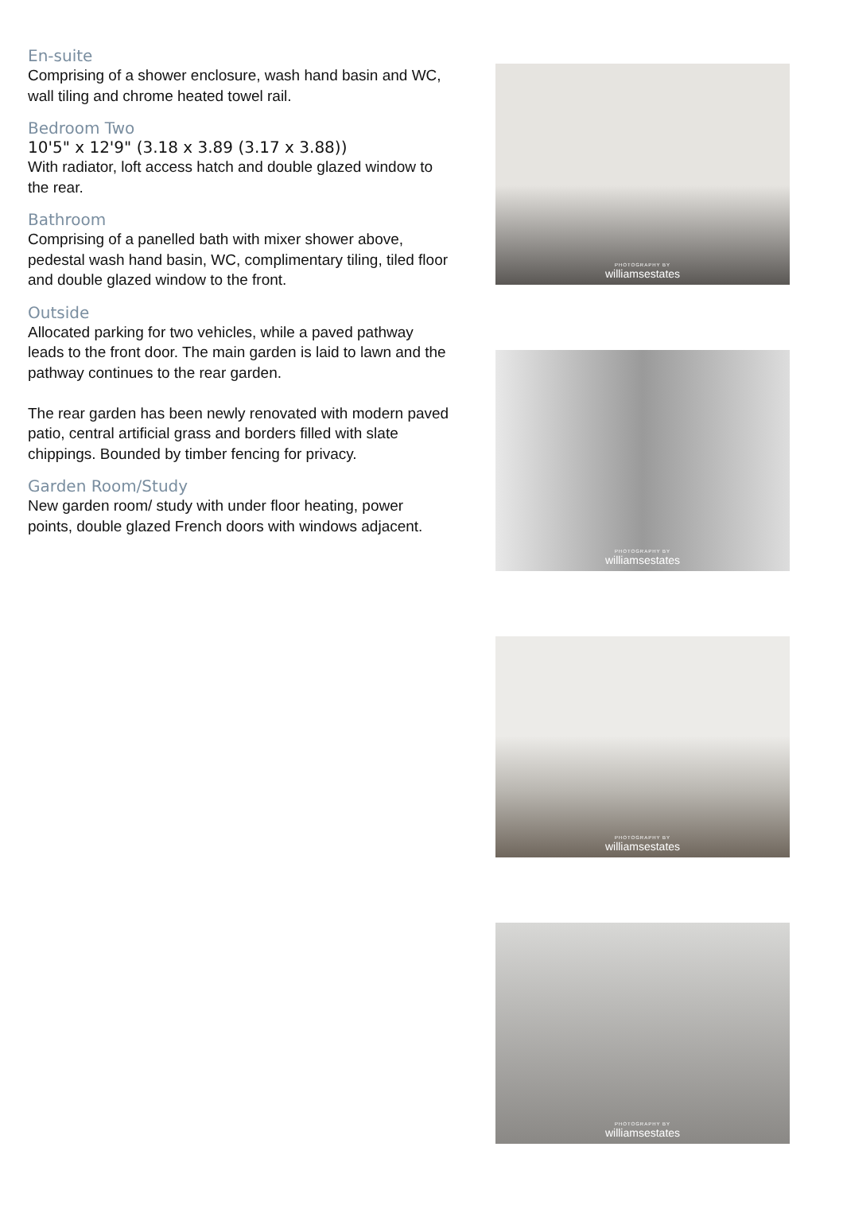En-suite
Comprising of a shower enclosure, wash hand basin and WC, wall tiling and chrome heated towel rail.
Bedroom Two
10'5" x 12'9" (3.18 x 3.89 (3.17 x 3.88))
With radiator, loft access hatch and double glazed window to the rear.
Bathroom
Comprising of a panelled bath with mixer shower above, pedestal wash hand basin, WC, complimentary tiling, tiled floor and double glazed window to the front.
Outside
Allocated parking for two vehicles, while a paved pathway leads to the front door. The main garden is laid to lawn and the pathway continues to the rear garden.
The rear garden has been newly renovated with modern paved patio, central artificial grass and borders filled with slate chippings. Bounded by timber fencing for privacy.
Garden Room/Study
New garden room/ study with under floor heating, power points, double glazed French doors with windows adjacent.
PHOTOGRAPHY BY
williamsestates
PHOTOGRAPHY BY
williamsestates
PHOTOGRAPHY BY
williamsestates
PHOTOGRAPHY BY
williamsestates